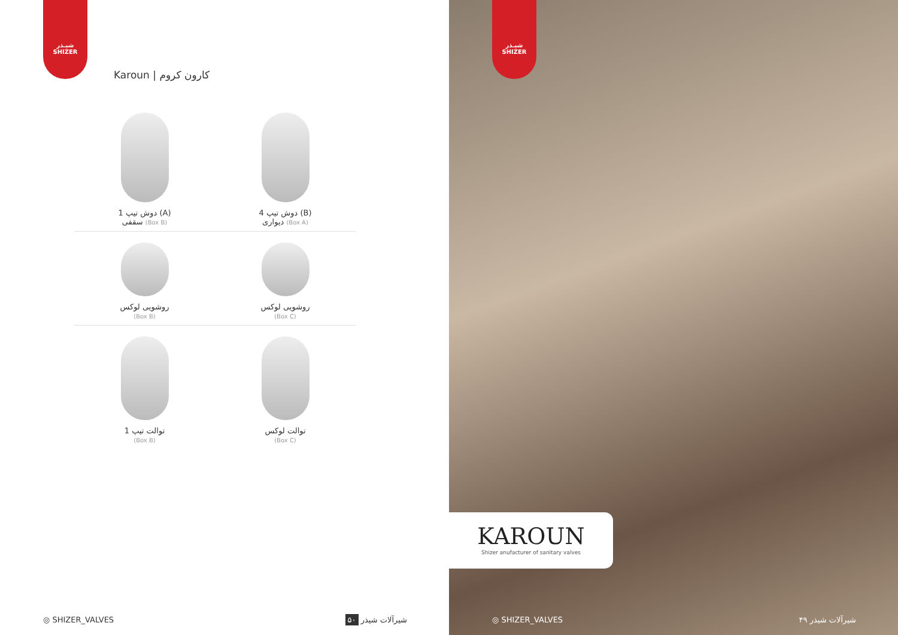شیـذر
SHIZER
Karoun | کارون کروم
دوش تیپ 1 (A)
سقفی (Box B)
دوش تیپ 4 (B)
دیواری (Box A)
روشویی لوکس
(Box B)
روشویی لوکس
(Box C)
توالت تیپ 1
(Box B)
توالت لوکس
(Box C)
◎ SHIZER_VALVES شیرآلات شیذر ۵۰
شیـذر
SHIZER
KAROUN
Shizer anufacturer of sanitary valves
◎ SHIZER_VALVES شیرآلات شیذر ۴۹